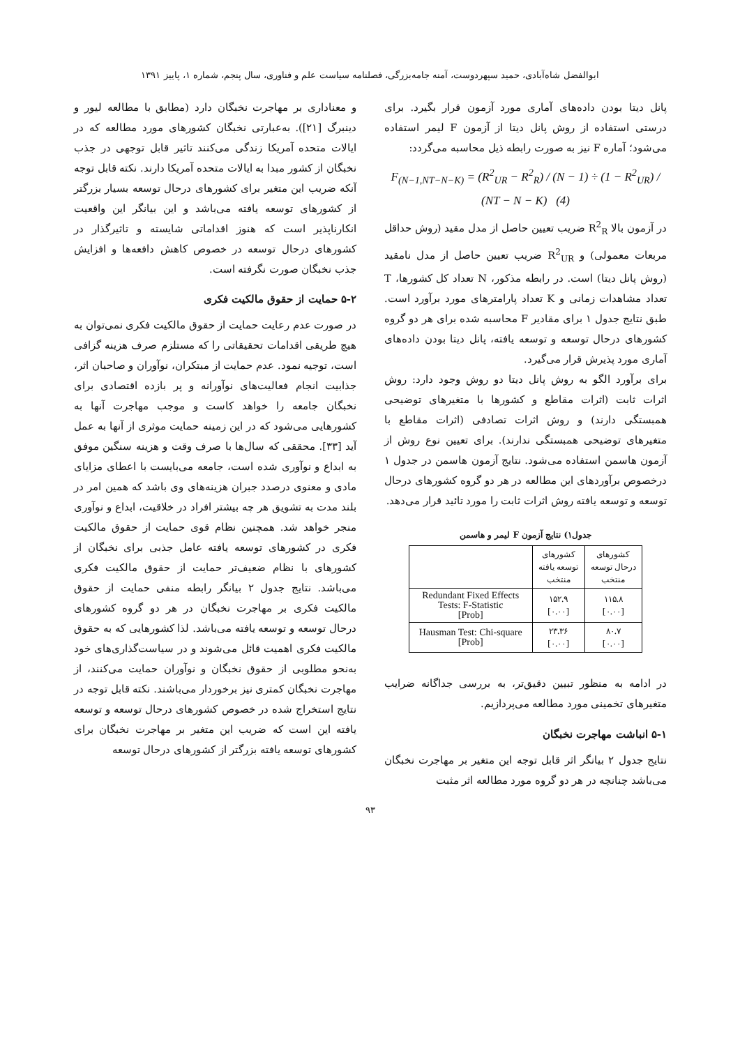ابوالفضل شاه‌آبادی، حمید سپهردوست، آمنه جامه‌بزرگی، فصلنامه سیاست علم و فناوری، سال پنجم، شماره ۱، پاییز ۱۳۹۱
پانل دیتا بودن داده‌های آماری مورد آزمون قرار بگیرد. برای درستی استفاده از روش پانل دیتا از آزمون F لیمر استفاده می‌شود؛ آماره F نیز به صورت رابطه ذیل محاسبه می‌گردد:
F<sub>(N−1,NT−N−K)</sub> = (R<sup>2</sup><sub>UR</sub> − R<sup>2</sup><sub>R</sub>) / (N − 1) ÷ (1 − R<sup>2</sup><sub>UR</sub>) / (NT − N − K) (4)
در آزمون بالا R<sup>2</sup><sub>R</sub> ضریب تعیین حاصل از مدل مقید (روش حداقل مربعات معمولی) و R<sup>2</sup><sub>UR</sub> ضریب تعیین حاصل از مدل نامقید (روش پانل دیتا) است. در رابطه مذکور، N تعداد کل کشورها، T تعداد مشاهدات زمانی و K تعداد پارامترهای مورد برآورد است. طبق نتایج جدول ۱ برای مقادیر F محاسبه شده برای هر دو گروه کشورهای درحال توسعه و توسعه یافته، پانل دیتا بودن داده‌های آماری مورد پذیرش قرار می‌گیرد.
برای برآورد الگو به روش پانل دیتا دو روش وجود دارد: روش اثرات ثابت (اثرات مقاطع و کشورها با متغیرهای توضیحی همبستگی دارند) و روش اثرات تصادفی (اثرات مقاطع با متغیرهای توضیحی همبستگی ندارند). برای تعیین نوع روش از آزمون هاسمن استفاده می‌شود. نتایج آزمون هاسمن در جدول ۱ درخصوص برآوردهای این مطالعه در هر دو گروه کشورهای درحال توسعه و توسعه یافته روش اثرات ثابت را مورد تائید قرار می‌دهد.
جدول۱) نتایج آزمون F لیمر و هاسمن
| کشورهای درحال توسعه منتخب | کشورهای توسعه یافته منتخب | |
| ۱۱۵.۸ [۰.۰۰] | ۱۵۲.۹ [۰.۰۰] | Redundant Fixed Effects Tests: F-Statistic [Prob] |
| ۸۰.۷ [۰.۰۰] | ۲۳.۳۶ [۰.۰۰] | Hausman Test: Chi-square [Prob] |
در ادامه به منظور تبیین دقیق‌تر، به بررسی جداگانه ضرایب متغیرهای تخمینی مورد مطالعه می‌پردازیم.
۵-۱ انباشت مهاجرت نخبگان
نتایج جدول ۲ بیانگر اثر قابل توجه این متغیر بر مهاجرت نخبگان می‌باشد چنانچه در هر دو گروه مورد مطالعه اثر مثبت
و معناداری بر مهاجرت نخبگان دارد (مطابق با مطالعه لیور و دینبرگ [۲۱]). به‌عبارتی نخبگان کشورهای مورد مطالعه که در ایالات متحده آمریکا زندگی می‌کنند تاثیر قابل توجهی در جذب نخبگان از کشور مبدا به ایالات متحده آمریکا دارند. نکته قابل توجه آنکه ضریب این متغیر برای کشورهای درحال توسعه بسیار بزرگتر از کشورهای توسعه یافته می‌باشد و این بیانگر این واقعیت انکارناپذیر است که هنوز اقداماتی شایسته و تاثیرگذار در کشورهای درحال توسعه در خصوص کاهش دافعه‌ها و افزایش جذب نخبگان صورت نگرفته است.
۵-۲ حمایت از حقوق مالکیت فکری
در صورت عدم رعایت حمایت از حقوق مالکیت فکری نمی‌توان به هیچ طریقی اقدامات تحقیقاتی را که مستلزم صرف هزینه گزافی است، توجیه نمود. عدم حمایت از مبتکران، نوآوران و صاحبان اثر، جذابیت انجام فعالیت‌های نوآورانه و پر بازده اقتصادی برای نخبگان جامعه را خواهد کاست و موجب مهاجرت آنها به کشورهایی می‌شود که در این زمینه حمایت موثری از آنها به عمل آید [۳۳]. محققی که سال‌ها با صرف وقت و هزینه سنگین موفق به ابداع و نوآوری شده است، جامعه می‌بایست با اعطای مزایای مادی و معنوی درصدد جبران هزینه‌های وی باشد که همین امر در بلند مدت به تشویق هر چه بیشتر افراد در خلاقیت، ابداع و نوآوری منجر خواهد شد. همچنین نظام قوی حمایت از حقوق مالکیت فکری در کشورهای توسعه یافته عامل جذبی برای نخبگان از کشورهای با نظام ضعیف‌تر حمایت از حقوق مالکیت فکری می‌باشد. نتایج جدول ۲ بیانگر رابطه منفی حمایت از حقوق مالکیت فکری بر مهاجرت نخبگان در هر دو گروه کشورهای درحال توسعه و توسعه یافته می‌باشد. لذا کشورهایی که به حقوق مالکیت فکری اهمیت قائل می‌شوند و در سیاست‌گذاری‌های خود به‌نحو مطلوبی از حقوق نخبگان و نوآوران حمایت می‌کنند، از مهاجرت نخبگان کمتری نیز برخوردار می‌باشند. نکته قابل توجه در نتایج استخراج شده در خصوص کشورهای درحال توسعه و توسعه یافته این است که ضریب این متغیر بر مهاجرت نخبگان برای کشورهای توسعه یافته بزرگتر از کشورهای درحال توسعه
۹۳